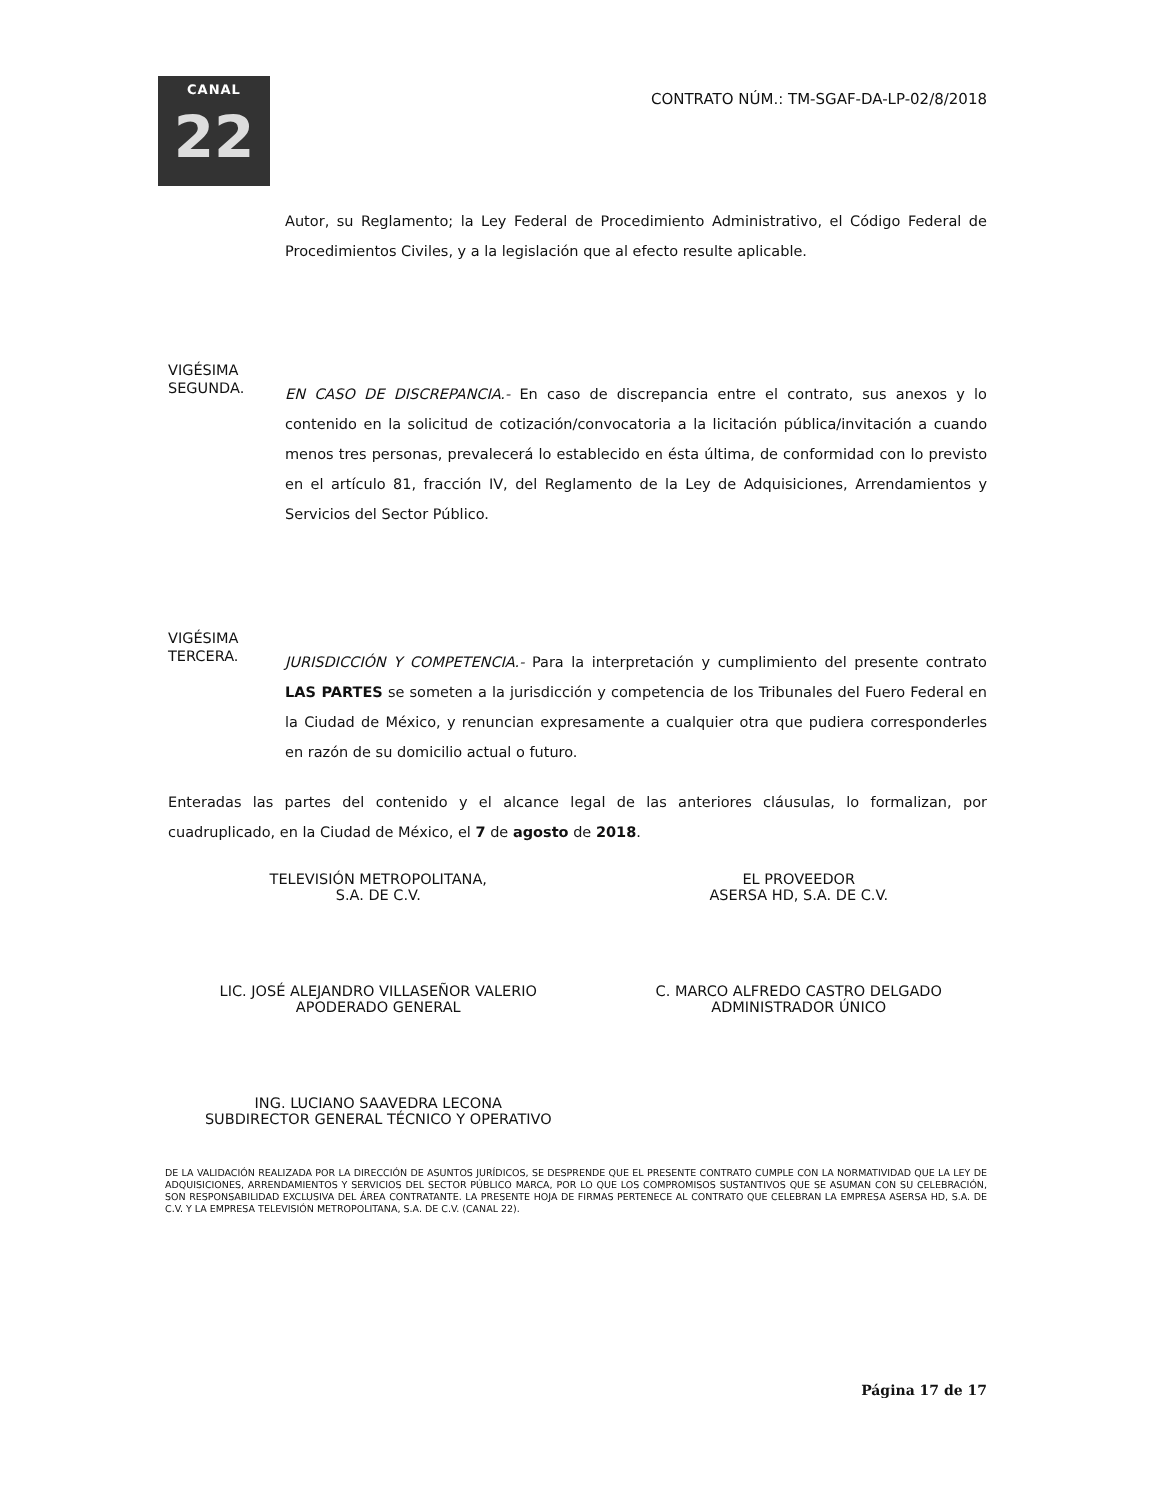CANAL
22
CONTRATO NÚM.: TM-SGAF-DA-LP-02/8/2018
Autor, su Reglamento; la Ley Federal de Procedimiento Administrativo, el Código Federal de Procedimientos Civiles, y a la legislación que al efecto resulte aplicable.
VIGÉSIMA
SEGUNDA.
EN CASO DE DISCREPANCIA.- En caso de discrepancia entre el contrato, sus anexos y lo contenido en la solicitud de cotización/convocatoria a la licitación pública/invitación a cuando menos tres personas, prevalecerá lo establecido en ésta última, de conformidad con lo previsto en el artículo 81, fracción IV, del Reglamento de la Ley de Adquisiciones, Arrendamientos y Servicios del Sector Público.
VIGÉSIMA
TERCERA.
JURISDICCIÓN Y COMPETENCIA.- Para la interpretación y cumplimiento del presente contrato LAS PARTES se someten a la jurisdicción y competencia de los Tribunales del Fuero Federal en la Ciudad de México, y renuncian expresamente a cualquier otra que pudiera corresponderles en razón de su domicilio actual o futuro.
Enteradas las partes del contenido y el alcance legal de las anteriores cláusulas, lo formalizan, por cuadruplicado, en la Ciudad de México, el 7 de agosto de 2018.
TELEVISIÓN METROPOLITANA,
S.A. DE C.V.
LIC. JOSÉ ALEJANDRO VILLASEÑOR VALERIO
APODERADO GENERAL
ING. LUCIANO SAAVEDRA LECONA
SUBDIRECTOR GENERAL TÉCNICO Y OPERATIVO
EL PROVEEDOR
ASERSA HD, S.A. DE C.V.
C. MARCO ALFREDO CASTRO DELGADO
ADMINISTRADOR ÚNICO
DE LA VALIDACIÓN REALIZADA POR LA DIRECCIÓN DE ASUNTOS JURÍDICOS, SE DESPRENDE QUE EL PRESENTE CONTRATO CUMPLE CON LA NORMATIVIDAD QUE LA LEY DE ADQUISICIONES, ARRENDAMIENTOS Y SERVICIOS DEL SECTOR PÚBLICO MARCA, POR LO QUE LOS COMPROMISOS SUSTANTIVOS QUE SE ASUMAN CON SU CELEBRACIÓN, SON RESPONSABILIDAD EXCLUSIVA DEL ÁREA CONTRATANTE. LA PRESENTE HOJA DE FIRMAS PERTENECE AL CONTRATO QUE CELEBRAN LA EMPRESA ASERSA HD, S.A. DE C.V. Y LA EMPRESA TELEVISIÓN METROPOLITANA, S.A. DE C.V. (CANAL 22).
Página 17 de 17